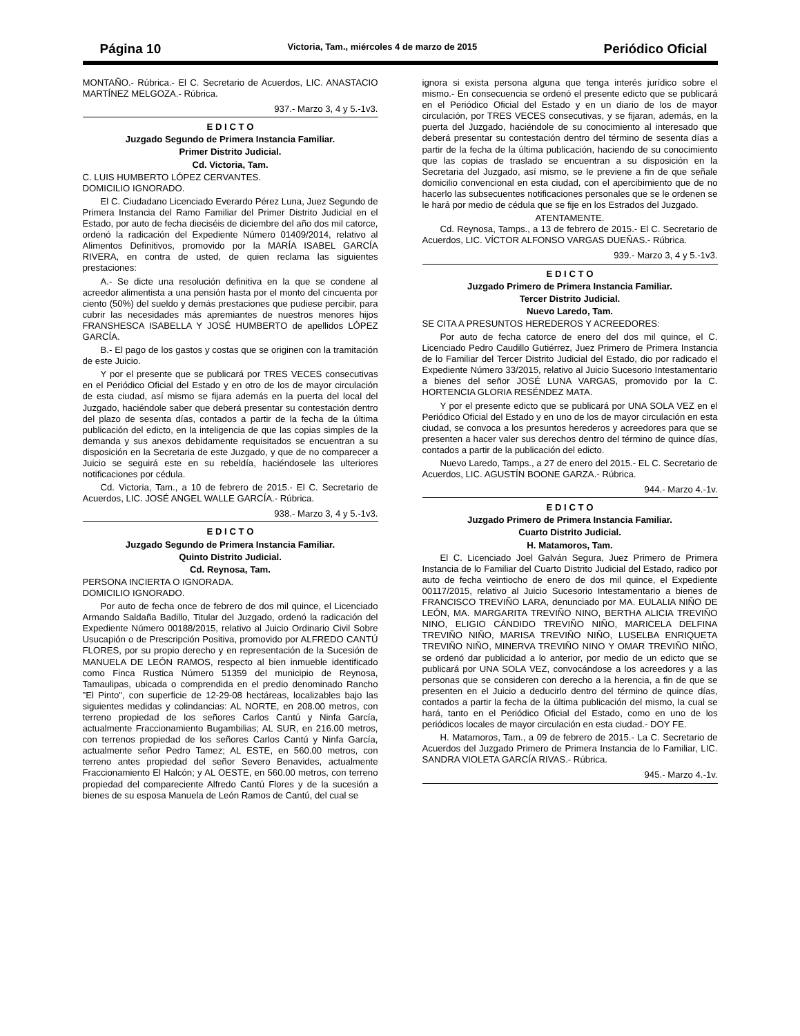Página 10 Victoria, Tam., miércoles 4 de marzo de 2015 Periódico Oficial
MONTAÑO.- Rúbrica.- El C. Secretario de Acuerdos, LIC. ANASTACIO MARTÍNEZ MELGOZA.- Rúbrica.
937.- Marzo 3, 4 y 5.-1v3.
E D I C T O
Juzgado Segundo de Primera Instancia Familiar.
Primer Distrito Judicial.
Cd. Victoria, Tam.
C. LUIS HUMBERTO LÓPEZ CERVANTES.
DOMICILIO IGNORADO.
El C. Ciudadano Licenciado Everardo Pérez Luna, Juez Segundo de Primera Instancia del Ramo Familiar del Primer Distrito Judicial en el Estado, por auto de fecha dieciséis de diciembre del año dos mil catorce, ordenó la radicación del Expediente Número 01409/2014, relativo al Alimentos Definitivos, promovido por la MARÍA ISABEL GARCÍA RIVERA, en contra de usted, de quien reclama las siguientes prestaciones:
A.- Se dicte una resolución definitiva en la que se condene al acreedor alimentista a una pensión hasta por el monto del cincuenta por ciento (50%) del sueldo y demás prestaciones que pudiese percibir, para cubrir las necesidades más apremiantes de nuestros menores hijos FRANSHESCA ISABELLA Y JOSÉ HUMBERTO de apellidos LÓPEZ GARCÍA.
B.- El pago de los gastos y costas que se originen con la tramitación de este Juicio.
Y por el presente que se publicará por TRES VECES consecutivas en el Periódico Oficial del Estado y en otro de los de mayor circulación de esta ciudad, así mismo se fijara además en la puerta del local del Juzgado, haciéndole saber que deberá presentar su contestación dentro del plazo de sesenta días, contados a partir de la fecha de la última publicación del edicto, en la inteligencia de que las copias simples de la demanda y sus anexos debidamente requisitados se encuentran a su disposición en la Secretaria de este Juzgado, y que de no comparecer a Juicio se seguirá este en su rebeldía, haciéndosele las ulteriores notificaciones por cédula.
Cd. Victoria, Tam., a 10 de febrero de 2015.- El C. Secretario de Acuerdos, LIC. JOSÉ ANGEL WALLE GARCÍA.- Rúbrica.
938.- Marzo 3, 4 y 5.-1v3.
E D I C T O
Juzgado Segundo de Primera Instancia Familiar.
Quinto Distrito Judicial.
Cd. Reynosa, Tam.
PERSONA INCIERTA O IGNORADA.
DOMICILIO IGNORADO.
Por auto de fecha once de febrero de dos mil quince, el Licenciado Armando Saldaña Badillo, Titular del Juzgado, ordenó la radicación del Expediente Número 00188/2015, relativo al Juicio Ordinario Civil Sobre Usucapión o de Prescripción Positiva, promovido por ALFREDO CANTÚ FLORES, por su propio derecho y en representación de la Sucesión de MANUELA DE LEÓN RAMOS, respecto al bien inmueble identificado como Finca Rustica Número 51359 del municipio de Reynosa, Tamaulipas, ubicada o comprendida en el predio denominado Rancho "El Pinto", con superficie de 12-29-08 hectáreas, localizables bajo las siguientes medidas y colindancias: AL NORTE, en 208.00 metros, con terreno propiedad de los señores Carlos Cantú y Ninfa García, actualmente Fraccionamiento Bugambilias; AL SUR, en 216.00 metros, con terrenos propiedad de los señores Carlos Cantú y Ninfa García, actualmente señor Pedro Tamez; AL ESTE, en 560.00 metros, con terreno antes propiedad del señor Severo Benavides, actualmente Fraccionamiento El Halcón; y AL OESTE, en 560.00 metros, con terreno propiedad del compareciente Alfredo Cantú Flores y de la sucesión a bienes de su esposa Manuela de León Ramos de Cantú, del cual se
ignora si exista persona alguna que tenga interés jurídico sobre el mismo.- En consecuencia se ordenó el presente edicto que se publicará en el Periódico Oficial del Estado y en un diario de los de mayor circulación, por TRES VECES consecutivas, y se fijaran, además, en la puerta del Juzgado, haciéndole de su conocimiento al interesado que deberá presentar su contestación dentro del término de sesenta días a partir de la fecha de la última publicación, haciendo de su conocimiento que las copias de traslado se encuentran a su disposición en la Secretaria del Juzgado, así mismo, se le previene a fin de que señale domicilio convencional en esta ciudad, con el apercibimiento que de no hacerlo las subsecuentes notificaciones personales que se le ordenen se le hará por medio de cédula que se fije en los Estrados del Juzgado.
ATENTAMENTE.
Cd. Reynosa, Tamps., a 13 de febrero de 2015.- El C. Secretario de Acuerdos, LIC. VÍCTOR ALFONSO VARGAS DUEÑAS.- Rúbrica.
939.- Marzo 3, 4 y 5.-1v3.
E D I C T O
Juzgado Primero de Primera Instancia Familiar.
Tercer Distrito Judicial.
Nuevo Laredo, Tam.
SE CITA A PRESUNTOS HEREDEROS Y ACREEDORES:
Por auto de fecha catorce de enero del dos mil quince, el C. Licenciado Pedro Caudillo Gutiérrez, Juez Primero de Primera Instancia de lo Familiar del Tercer Distrito Judicial del Estado, dio por radicado el Expediente Número 33/2015, relativo al Juicio Sucesorio Intestamentario a bienes del señor JOSÉ LUNA VARGAS, promovido por la C. HORTENCIA GLORIA RESÉNDEZ MATA.
Y por el presente edicto que se publicará por UNA SOLA VEZ en el Periódico Oficial del Estado y en uno de los de mayor circulación en esta ciudad, se convoca a los presuntos herederos y acreedores para que se presenten a hacer valer sus derechos dentro del término de quince días, contados a partir de la publicación del edicto.
Nuevo Laredo, Tamps., a 27 de enero del 2015.- EL C. Secretario de Acuerdos, LIC. AGUSTÍN BOONE GARZA.- Rúbrica.
944.- Marzo 4.-1v.
E D I C T O
Juzgado Primero de Primera Instancia Familiar.
Cuarto Distrito Judicial.
H. Matamoros, Tam.
El C. Licenciado Joel Galván Segura, Juez Primero de Primera Instancia de lo Familiar del Cuarto Distrito Judicial del Estado, radico por auto de fecha veintiocho de enero de dos mil quince, el Expediente 00117/2015, relativo al Juicio Sucesorio Intestamentario a bienes de FRANCISCO TREVIÑO LARA, denunciado por MA. EULALIA NIÑO DE LEÓN, MA. MARGARITA TREVIÑO NINO, BERTHA ALICIA TREVIÑO NINO, ELIGIO CÁNDIDO TREVIÑO NIÑO, MARICELA DELFINA TREVIÑO NIÑO, MARISA TREVIÑO NIÑO, LUSELBA ENRIQUETA TREVIÑO NIÑO, MINERVA TREVIÑO NINO Y OMAR TREVIÑO NIÑO, se ordenó dar publicidad a lo anterior, por medio de un edicto que se publicará por UNA SOLA VEZ, convocándose a los acreedores y a las personas que se consideren con derecho a la herencia, a fin de que se presenten en el Juicio a deducirlo dentro del término de quince días, contados a partir la fecha de la última publicación del mismo, la cual se hará, tanto en el Periódico Oficial del Estado, como en uno de los periódicos locales de mayor circulación en esta ciudad.- DOY FE.
H. Matamoros, Tam., a 09 de febrero de 2015.- La C. Secretario de Acuerdos del Juzgado Primero de Primera Instancia de lo Familiar, LIC. SANDRA VIOLETA GARCÍA RIVAS.- Rúbrica.
945.- Marzo 4.-1v.